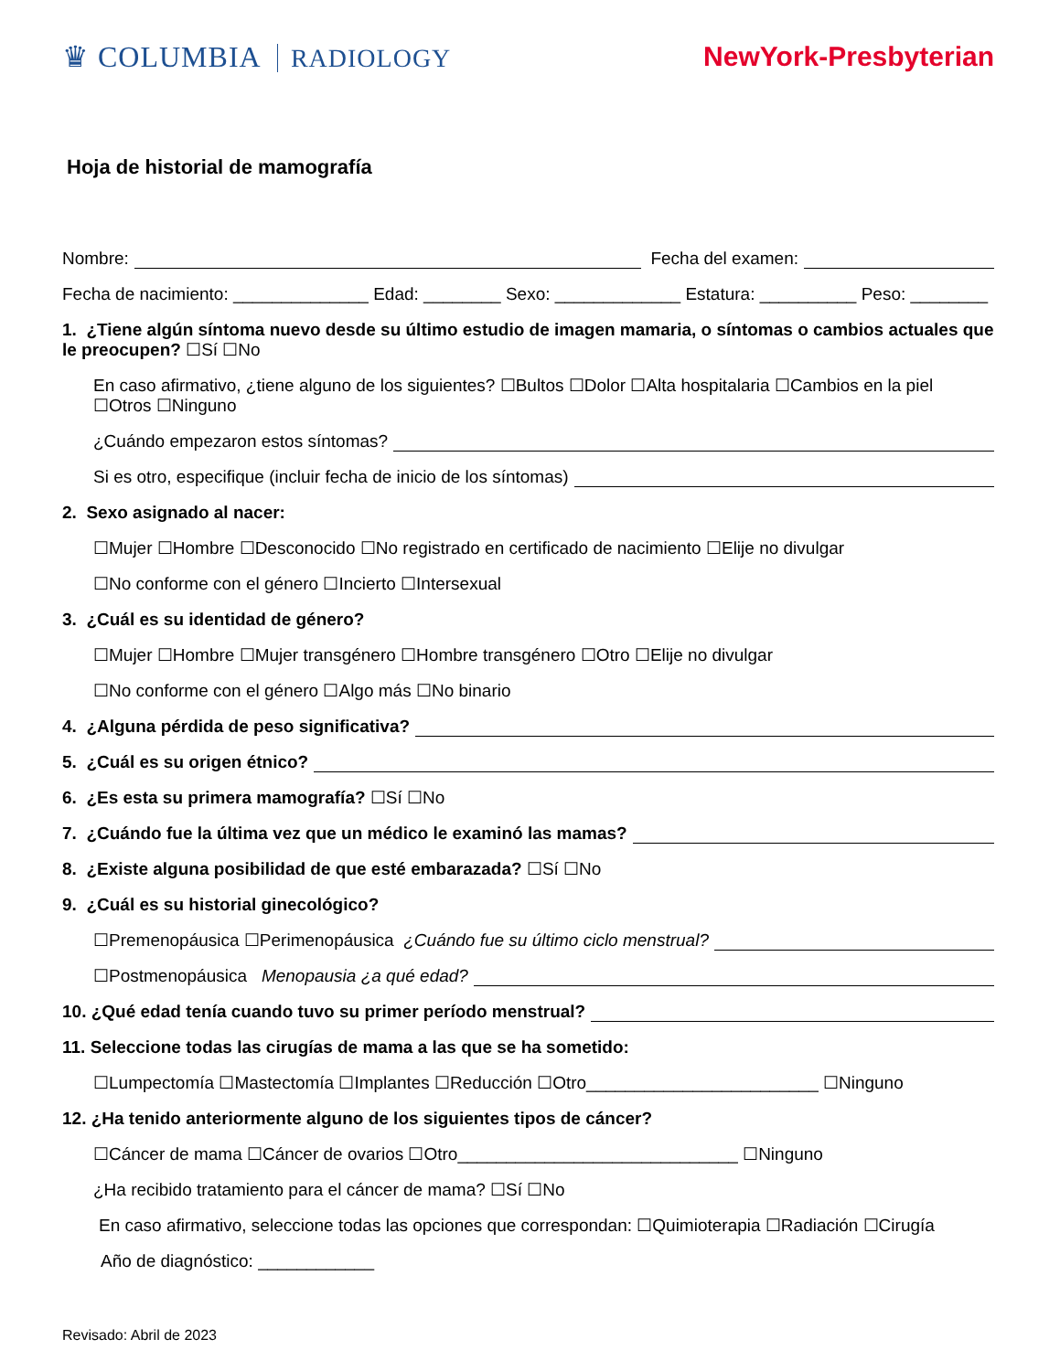♛ COLUMBIA RADIOLOGY NewYork-Presbyterian
Hoja de historial de mamografía
Nombre: Fecha del examen:
Fecha de nacimiento: ______________ Edad: ________ Sexo: _____________ Estatura: __________ Peso: ________
1. ¿Tiene algún síntoma nuevo desde su último estudio de imagen mamaria, o síntomas o cambios actuales que le preocupen? ☐Sí ☐No
En caso afirmativo, ¿tiene alguno de los siguientes? ☐Bultos ☐Dolor ☐Alta hospitalaria ☐Cambios en la piel ☐Otros ☐Ninguno
¿Cuándo empezaron estos síntomas?
Si es otro, especifique (incluir fecha de inicio de los síntomas)
2. Sexo asignado al nacer:
☐Mujer ☐Hombre ☐Desconocido ☐No registrado en certificado de nacimiento ☐Elije no divulgar
☐No conforme con el género ☐Incierto ☐Intersexual
3. ¿Cuál es su identidad de género?
☐Mujer ☐Hombre ☐Mujer transgénero ☐Hombre transgénero ☐Otro ☐Elije no divulgar
☐No conforme con el género ☐Algo más ☐No binario
4. ¿Alguna pérdida de peso significativa?
5. ¿Cuál es su origen étnico?
6. ¿Es esta su primera mamografía? ☐Sí ☐No
7. ¿Cuándo fue la última vez que un médico le examinó las mamas?
8. ¿Existe alguna posibilidad de que esté embarazada? ☐Sí ☐No
9. ¿Cuál es su historial ginecológico?
☐Premenopáusica ☐Perimenopáusica ¿Cuándo fue su último ciclo menstrual?
☐Postmenopáusica Menopausia ¿a qué edad?
10. ¿Qué edad tenía cuando tuvo su primer período menstrual?
11. Seleccione todas las cirugías de mama a las que se ha sometido:
☐Lumpectomía ☐Mastectomía ☐Implantes ☐Reducción ☐Otro________________________ ☐Ninguno
12. ¿Ha tenido anteriormente alguno de los siguientes tipos de cáncer?
☐Cáncer de mama ☐Cáncer de ovarios ☐Otro_____________________________ ☐Ninguno
¿Ha recibido tratamiento para el cáncer de mama? ☐Sí ☐No
En caso afirmativo, seleccione todas las opciones que correspondan: ☐Quimioterapia ☐Radiación ☐Cirugía
Año de diagnóstico: ____________
Revisado: Abril de 2023